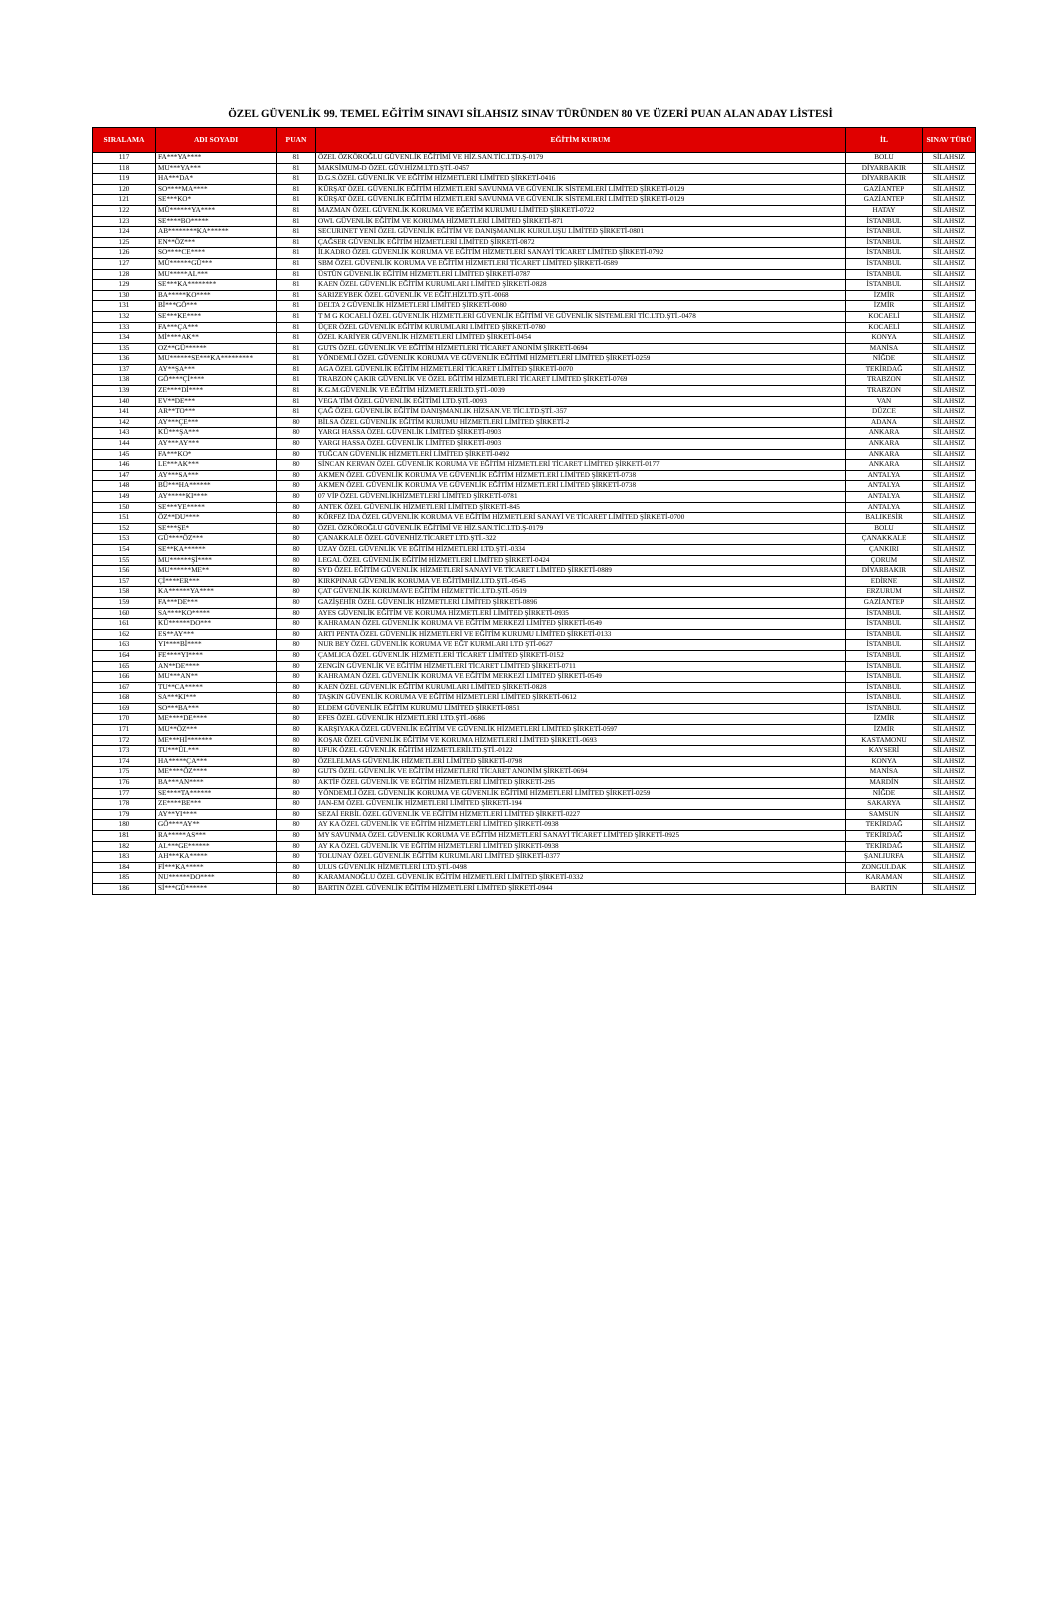ÖZEL GÜVENLİK 99. TEMEL EĞİTİM SINAVI SİLAHSIZ SINAV TÜRÜNDEN 80 VE ÜZERİ PUAN ALAN ADAY LİSTESİ
| SIRALAMA | ADI SOYADI | PUAN | EĞİTİM KURUM | İL | SINAV TÜRÜ |
| --- | --- | --- | --- | --- | --- |
| 117 | FA***YA**** | 81 | ÖZEL ÖZKÖROĞLU GÜVENLİK EĞİTİMİ VE HİZ.SAN.TİC.LTD.Ş-0179 | BOLU | SİLAHSIZ |
| 118 | MU***YA*** | 81 | MAKSİMUM-D ÖZEL GÜV.HİZM.LTD.ŞTİ.-0457 | DİYARBAKIR | SİLAHSIZ |
| 119 | HA***DA* | 81 | D.G.S.ÖZEL GÜVENLİK VE EĞİTİM HİZMETLERİ LİMİTED ŞİRKETİ-0416 | DİYARBAKIR | SİLAHSIZ |
| 120 | SO****MA**** | 81 | KÜRŞAT ÖZEL GÜVENLİK EĞİTİM HİZMETLERİ SAVUNMA VE GÜVENLİK SİSTEMLERİ LİMİTED ŞİRKETİ-0129 | GAZİANTEP | SİLAHSIZ |
| 121 | SE***KO* | 81 | KÜRŞAT ÖZEL GÜVENLİK EĞİTİM HİZMETLERİ SAVUNMA VE GÜVENLİK SİSTEMLERİ LİMİTED ŞİRKETİ-0129 | GAZİANTEP | SİLAHSIZ |
| 122 | MÜ******YA**** | 81 | MAZMAN ÖZEL GÜVENLİK KORUMA VE EĞETİM KURUMU LİMİTED ŞİRKETİ-0722 | HATAY | SİLAHSIZ |
| 123 | SE****BO***** | 81 | OWL GÜVENLİK EĞİTİM VE KORUMA HİZMETLERİ LİMİTED ŞİRKETİ-871 | İSTANBUL | SİLAHSIZ |
| 124 | AB********KA****** | 81 | SECURINET YENİ ÖZEL GÜVENLİK EĞİTİM VE DANIŞMANLIK KURULUŞU LİMİTED ŞİRKETİ-0801 | İSTANBUL | SİLAHSIZ |
| 125 | EN**ÖZ*** | 81 | ÇAĞSER GÜVENLİK EĞİTİM HİZMETLERİ LİMİTED ŞİRKETİ-0872 | İSTANBUL | SİLAHSIZ |
| 126 | SO****CE**** | 81 | İLKADRO ÖZEL GÜVENLİK KORUMA VE EĞİTİM HİZMETLERİ SANAYİ TİCARET LİMİTED ŞİRKETİ-0792 | İSTANBUL | SİLAHSIZ |
| 127 | MÜ******GÜ*** | 81 | SBM ÖZEL GÜVENLİK KORUMA VE EĞİTİM HİZMETLERİ TİCARET LİMİTED ŞİRKETİ-0589 | İSTANBUL | SİLAHSIZ |
| 128 | MU*****AL*** | 81 | ÜSTÜN GÜVENLİK EĞİTİM HİZMETLERİ LİMİTED ŞİRKETİ-0787 | İSTANBUL | SİLAHSIZ |
| 129 | SE***KA******** | 81 | KAEN ÖZEL GÜVENLİK EĞİTİM KURUMLARI LİMİTED ŞİRKETİ-0828 | İSTANBUL | SİLAHSIZ |
| 130 | BA*****KO**** | 81 | SARIZEYBEK ÖZEL GÜVENLİK VE EĞİT.HİZLTD.ŞTİ.-0068 | İZMİR | SİLAHSIZ |
| 131 | Bİ***GÖ*** | 81 | DELTA 2 GÜVENLİK HİZMETLERİ LİMİTED ŞİRKETİ-0080 | İZMİR | SİLAHSIZ |
| 132 | SE***KE**** | 81 | T M G KOCAELİ ÖZEL GÜVENLİK HİZMETLERİ GÜVENLİK EĞİTİMİ VE GÜVENLİK SİSTEMLERİ TİC.LTD.ŞTİ.-0478 | KOCAELİ | SİLAHSIZ |
| 133 | FA***ÇA*** | 81 | ÜÇER ÖZEL GÜVENLİK EĞİTİM KURUMLARI LİMİTED ŞİRKETİ-0780 | KOCAELİ | SİLAHSIZ |
| 134 | Mİ****AK** | 81 | ÖZEL KARİYER GÜVENLİK HİZMETLERİ LİMİTED ŞİRKETİ-0454 | KONYA | SİLAHSIZ |
| 135 | OZ**GÜ****** | 81 | GUTS ÖZEL GÜVENLİK VE EĞİTİM HİZMETLERİ TİCARET ANONİM ŞİRKETİ-0694 | MANİSA | SİLAHSIZ |
| 136 | MU******SE***KA********* | 81 | YÖNDEMLİ ÖZEL GÜVENLİK KORUMA VE GÜVENLİK EĞİTİMİ HİZMETLERİ LİMİTED ŞİRKETİ-0259 | NİĞDE | SİLAHSIZ |
| 137 | AY**ŞA*** | 81 | AGA ÖZEL GÜVENLİK EĞİTİM HİZMETLERİ TİCARET LİMİTED ŞİRKETİ-0070 | TEKİRDAĞ | SİLAHSIZ |
| 138 | GÖ****Çİ**** | 81 | TRABZON ÇAKIR GÜVENLİK VE ÖZEL EĞİTİM HİZMETLERİ TİCARET LİMİTED ŞİRKETİ-0769 | TRABZON | SİLAHSIZ |
| 139 | ZE****Dİ**** | 81 | K.G.M.GÜVENLİK VE EĞİTİM HİZMETLERİLTD.ŞTİ.-0039 | TRABZON | SİLAHSIZ |
| 140 | EV**DE*** | 81 | VEGA TİM ÖZEL GÜVENLİK EĞİTİMİ LTD.ŞTİ.-0093 | VAN | SİLAHSIZ |
| 141 | AR**TO*** | 81 | ÇAĞ ÖZEL GÜVENLİK EĞİTİM DANIŞMANLIK HİZSAN.VE TİC.LTD.ŞTİ.-357 | DÜZCE | SİLAHSIZ |
| 142 | AY***ÇE*** | 80 | BİLSA ÖZEL GÜVENLİK EĞİTİM KURUMU HİZMETLERİ LİMİTED ŞİRKETİ-2 | ADANA | SİLAHSIZ |
| 143 | KÜ***ŞA*** | 80 | YARGI HASSA ÖZEL GÜVENLİK LİMİTED ŞİRKETİ-0903 | ANKARA | SİLAHSIZ |
| 144 | AY***AY*** | 80 | YARGI HASSA ÖZEL GÜVENLİK LİMİTED ŞİRKETİ-0903 | ANKARA | SİLAHSIZ |
| 145 | FA***KO* | 80 | TUĞCAN GÜVENLİK HİZMETLERİ LİMİTED ŞİRKETİ-0492 | ANKARA | SİLAHSIZ |
| 146 | LE***AK*** | 80 | SİNCAN KERVAN ÖZEL GÜVENLİK KORUMA VE EĞİTİM HİZMETLERİ TİCARET LİMİTED ŞİRKETİ-0177 | ANKARA | SİLAHSIZ |
| 147 | AY***SA*** | 80 | AKMEN ÖZEL GÜVENLİK KORUMA VE GÜVENLİK EĞİTİM HİZMETLERİ LİMİTED ŞİRKETİ-0738 | ANTALYA | SİLAHSIZ |
| 148 | BÜ***HA****** | 80 | AKMEN ÖZEL GÜVENLİK KORUMA VE GÜVENLİK EĞİTİM HİZMETLERİ LİMİTED ŞİRKETİ-0738 | ANTALYA | SİLAHSIZ |
| 149 | AY*****KI**** | 80 | 07 VİP ÖZEL GÜVENLİKHİZMETLERİ LİMİTED ŞİRKETİ-0781 | ANTALYA | SİLAHSIZ |
| 150 | SE***YE***** | 80 | ANTEK ÖZEL GÜVENLİK HİZMETLERİ LİMİTED ŞİRKETİ-845 | ANTALYA | SİLAHSIZ |
| 151 | ÖZ**DU**** | 80 | KÖRFEZ İDA ÖZEL GÜVENLİK KORUMA VE EĞİTİM HİZMETLERİ SANAYİ VE TİCARET LİMİTED ŞİRKETİ-0700 | BALIKESİR | SİLAHSIZ |
| 152 | SE***ŞE* | 80 | ÖZEL ÖZKÖROĞLU GÜVENLİK EĞİTİMİ VE HİZ.SAN.TİC.LTD.Ş-0179 | BOLU | SİLAHSIZ |
| 153 | GÜ****ÖZ*** | 80 | ÇANAKKALE ÖZEL GÜVENHİZ.TİCARET LTD.ŞTİ.-322 | ÇANAKKALE | SİLAHSIZ |
| 154 | SE**KA****** | 80 | UZAY ÖZEL GÜVENLİK VE EĞİTİM HİZMETLERİ LTD.ŞTİ.-0334 | ÇANKIRI | SİLAHSIZ |
| 155 | MU******Şİ**** | 80 | LEGAL ÖZEL GÜVENLİK EĞİTİM HİZMETLERİ LİMİTED ŞİRKETİ-0424 | ÇORUM | SİLAHSIZ |
| 156 | MU******ME** | 80 | SYD ÖZEL EĞİTİM GÜVENLİK HİZMETLERİ SANAYİ VE TİCARET LİMİTED ŞİRKETİ-0889 | DİYARBAKIR | SİLAHSIZ |
| 157 | Çİ****ER*** | 80 | KIRKPINAR GÜVENLİK KORUMA VE EĞİTİMHİZ.LTD.ŞTİ.-0545 | EDİRNE | SİLAHSIZ |
| 158 | KA******YA**** | 80 | ÇAT GÜVENLİK KORUMAVE EĞİTİM HİZMETTİC.LTD.ŞTİ.-0519 | ERZURUM | SİLAHSIZ |
| 159 | FA***DE*** | 80 | GAZİŞEHİR ÖZEL GÜVENLİK HİZMETLERİ LİMİTED ŞİRKETİ-0896 | GAZİANTEP | SİLAHSIZ |
| 160 | SA****KO***** | 80 | AYES GÜVENLİK EĞİTİM VE KORUMA HİZMETLERİ LİMİTED ŞİRKETİ-0935 | İSTANBUL | SİLAHSIZ |
| 161 | KÜ******DO*** | 80 | KAHRAMAN ÖZEL GÜVENLİK KORUMA VE EĞİTİM MERKEZİ LİMİTED ŞİRKETİ-0549 | İSTANBUL | SİLAHSIZ |
| 162 | ES**AY*** | 80 | ARTI PENTA ÖZEL GÜVENLİK HİZMETLERİ VE EĞİTİM KURUMU LİMİTED ŞİRKETİ-0133 | İSTANBUL | SİLAHSIZ |
| 163 | YI****Bİ**** | 80 | NUR BEY ÖZEL GÜVENLİK KORUMA VE EĞT KURMLARI LTD ŞTİ-0627 | İSTANBUL | SİLAHSIZ |
| 164 | FE****YI**** | 80 | ÇAMLICA ÖZEL GÜVENLİK HİZMETLERİ TİCARET LİMİTED ŞİRKETİ-0152 | İSTANBUL | SİLAHSIZ |
| 165 | AN**DE**** | 80 | ZENGİN GÜVENLİK VE EĞİTİM HİZMETLERİ TİCARET LİMİTED ŞİRKETİ-0711 | İSTANBUL | SİLAHSIZ |
| 166 | MU***AN** | 80 | KAHRAMAN ÖZEL GÜVENLİK KORUMA VE EĞİTİM MERKEZİ LİMİTED ŞİRKETİ-0549 | İSTANBUL | SİLAHSIZ |
| 167 | TU**CA***** | 80 | KAEN ÖZEL GÜVENLİK EĞİTİM KURUMLARI LİMİTED ŞİRKETİ-0828 | İSTANBUL | SİLAHSIZ |
| 168 | SA***KI*** | 80 | TAŞKIN GÜVENLİK KORUMA VE EĞİTİM HİZMETLERİ LİMİTED ŞİRKETİ-0612 | İSTANBUL | SİLAHSIZ |
| 169 | SO***BA*** | 80 | ELDEM GÜVENLİK EĞİTİM KURUMU LİMİTED ŞİRKETİ-0851 | İSTANBUL | SİLAHSIZ |
| 170 | ME****DE**** | 80 | EFES ÖZEL GÜVENLİK HİZMETLERİ LTD.ŞTİ.-0686 | İZMİR | SİLAHSIZ |
| 171 | MU**ÖZ*** | 80 | KARŞIYAKA ÖZEL GÜVENLİK EĞİTİM VE GÜVENLİK HİZMETLERİ LİMİTED ŞİRKETİ-0597 | İZMİR | SİLAHSIZ |
| 172 | ME***Hİ******* | 80 | KOŞAR ÖZEL GÜVENLİK EĞİTİM VE KORUMA HİZMETLERİ LİMİTED ŞİRKETİ.-0693 | KASTAMONU | SİLAHSIZ |
| 173 | TU***ÜL*** | 80 | UFUK ÖZEL GÜVENLİK EĞİTİM HİZMETLERİLTD.ŞTİ.-0122 | KAYSERİ | SİLAHSIZ |
| 174 | HA*****ÇA*** | 80 | ÖZELELMAS GÜVENLİK HİZMETLERİ LİMİTED ŞİRKETİ-0798 | KONYA | SİLAHSIZ |
| 175 | ME****ÖZ**** | 80 | GUTS ÖZEL GÜVENLİK VE EĞİTİM HİZMETLERİ TİCARET ANONİM ŞİRKETİ-0694 | MANİSA | SİLAHSIZ |
| 176 | BA***AN**** | 80 | AKTİF ÖZEL GÜVENLİK VE EĞİTİM HİZMETLERİ LİMİTED ŞİRKETİ-295 | MARDİN | SİLAHSIZ |
| 177 | SE****TA****** | 80 | YÖNDEMLİ ÖZEL GÜVENLİK KORUMA VE GÜVENLİK EĞİTİMİ HİZMETLERİ LİMİTED ŞİRKETİ-0259 | NİĞDE | SİLAHSIZ |
| 178 | ZE****BE*** | 80 | JAN-EM ÖZEL GÜVENLİK HİZMETLERİ LİMİTED ŞİRKETİ-194 | SAKARYA | SİLAHSIZ |
| 179 | AY**YI**** | 80 | SEZAİ ERBİL ÖZEL GÜVENLİK VE EĞİTİM HİZMETLERİ LİMİTED ŞİRKETİ-0227 | SAMSUN | SİLAHSIZ |
| 180 | GÖ****AY** | 80 | AY KA ÖZEL GÜVENLİK VE EĞİTİM HİZMETLERİ LİMİTED ŞİRKETİ-0938 | TEKİRDAĞ | SİLAHSIZ |
| 181 | RA*****AS*** | 80 | MY SAVUNMA ÖZEL GÜVENLİK KORUMA VE EĞİTİM HİZMETLERİ SANAYİ TİCARET LİMİTED ŞİRKETİ-0925 | TEKİRDAĞ | SİLAHSIZ |
| 182 | AL***GE****** | 80 | AY KA ÖZEL GÜVENLİK VE EĞİTİM HİZMETLERİ LİMİTED ŞİRKETİ-0938 | TEKİRDAĞ | SİLAHSIZ |
| 183 | AH***KA***** | 80 | TOLUNAY ÖZEL GÜVENLİK EĞİTİM KURUMLARI LİMİTED ŞİRKETİ-0377 | ŞANLIURFA | SİLAHSIZ |
| 184 | Fİ***KA***** | 80 | ULUS GÜVENLİK HİZMETLERİ LTD.ŞTİ.-0498 | ZONGULDAK | SİLAHSIZ |
| 185 | NU******DO**** | 80 | KARAMANOĞLU ÖZEL GÜVENLİK EĞİTİM HİZMETLERİ LİMİTED ŞİRKETİ-0332 | KARAMAN | SİLAHSIZ |
| 186 | Sİ***GÜ****** | 80 | BARTIN ÖZEL GÜVENLİK EĞİTİM HİZMETLERİ LİMİTED ŞİRKETİ-0944 | BARTIN | SİLAHSIZ |